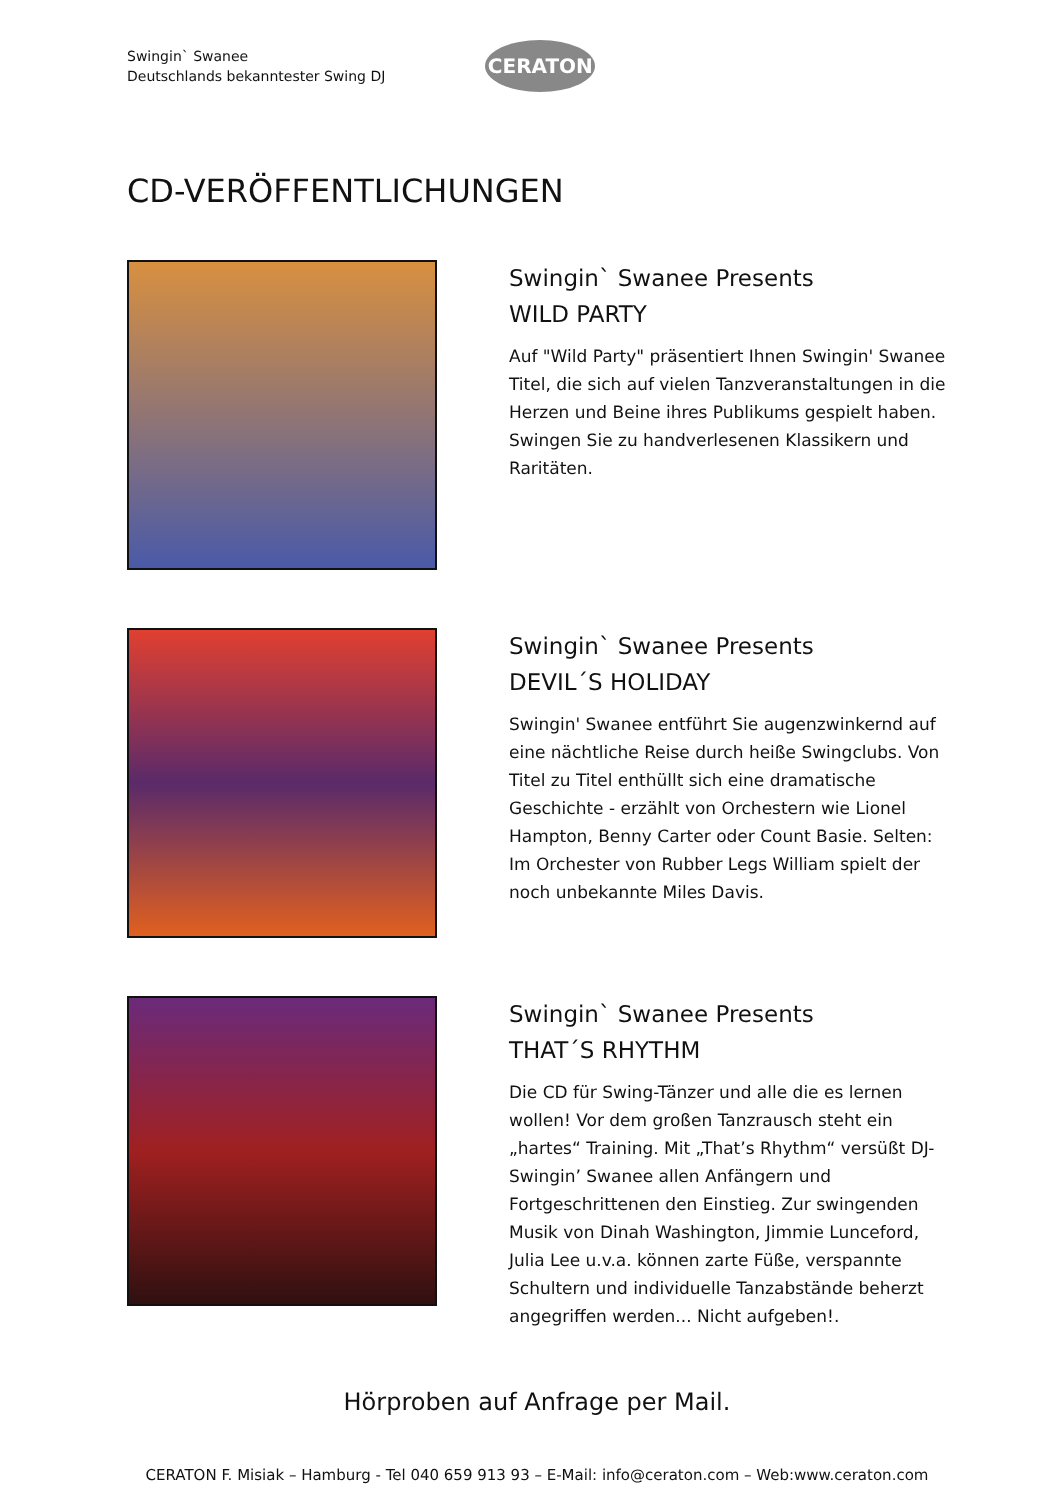Swingin` Swanee
Deutschlands bekanntester Swing DJ
CERATON
CD-VERÖFFENTLICHUNGEN
Swingin` Swanee Presents
WILD PARTY
Auf "Wild Party" präsentiert Ihnen Swingin' Swanee Titel, die sich auf vielen Tanzveranstaltungen in die Herzen und Beine ihres Publikums gespielt haben. Swingen Sie zu handverlesenen Klassikern und Raritäten.
Swingin` Swanee Presents
DEVIL´S HOLIDAY
Swingin' Swanee entführt Sie augenzwinkernd auf eine nächtliche Reise durch heiße Swingclubs. Von Titel zu Titel enthüllt sich eine dramatische Geschichte - erzählt von Orchestern wie Lionel Hampton, Benny Carter oder Count Basie. Selten: Im Orchester von Rubber Legs William spielt der noch unbekannte Miles Davis.
Swingin` Swanee Presents
THAT´S RHYTHM
Die CD für Swing-Tänzer und alle die es lernen wollen! Vor dem großen Tanzrausch steht ein „hartes“ Training. Mit „That’s Rhythm“ versüßt DJ-Swingin’ Swanee allen Anfängern und Fortgeschrittenen den Einstieg. Zur swingenden Musik von Dinah Washington, Jimmie Lunceford, Julia Lee u.v.a. können zarte Füße, verspannte Schultern und individuelle Tanzabstände beherzt angegriffen werden... Nicht aufgeben!.
Hörproben auf Anfrage per Mail.
CERATON F. Misiak – Hamburg - Tel 040 659 913 93 – E-Mail: info@ceraton.com – Web:www.ceraton.com